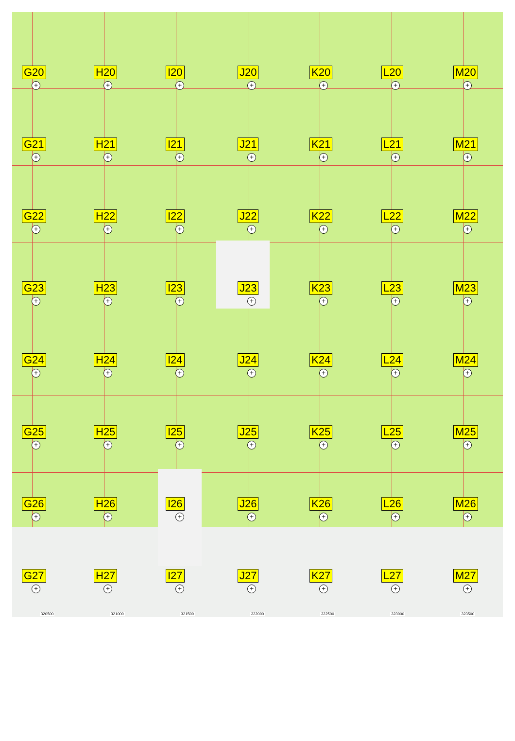G20
+
H20
+
I20
+
J20
+
K20
+
L20
+
M20
+
G21
+
H21
+
I21
+
J21
+
K21
+
L21
+
M21
+
G22
+
H22
+
I22
+
J22
+
K22
+
L22
+
M22
+
G23
+
H23
+
I23
+
J23
+
K23
+
L23
+
M23
+
G24
+
H24
+
I24
+
J24
+
K24
+
L24
+
M24
+
G25
+
H25
+
I25
+
J25
+
K25
+
L25
+
M25
+
G26
+
H26
+
I26
+
J26
+
K26
+
L26
+
M26
+
G27
+
H27
+
I27
+
J27
+
K27
+
L27
+
M27
+
320500 321000 321500 322000 322500 323000 323500